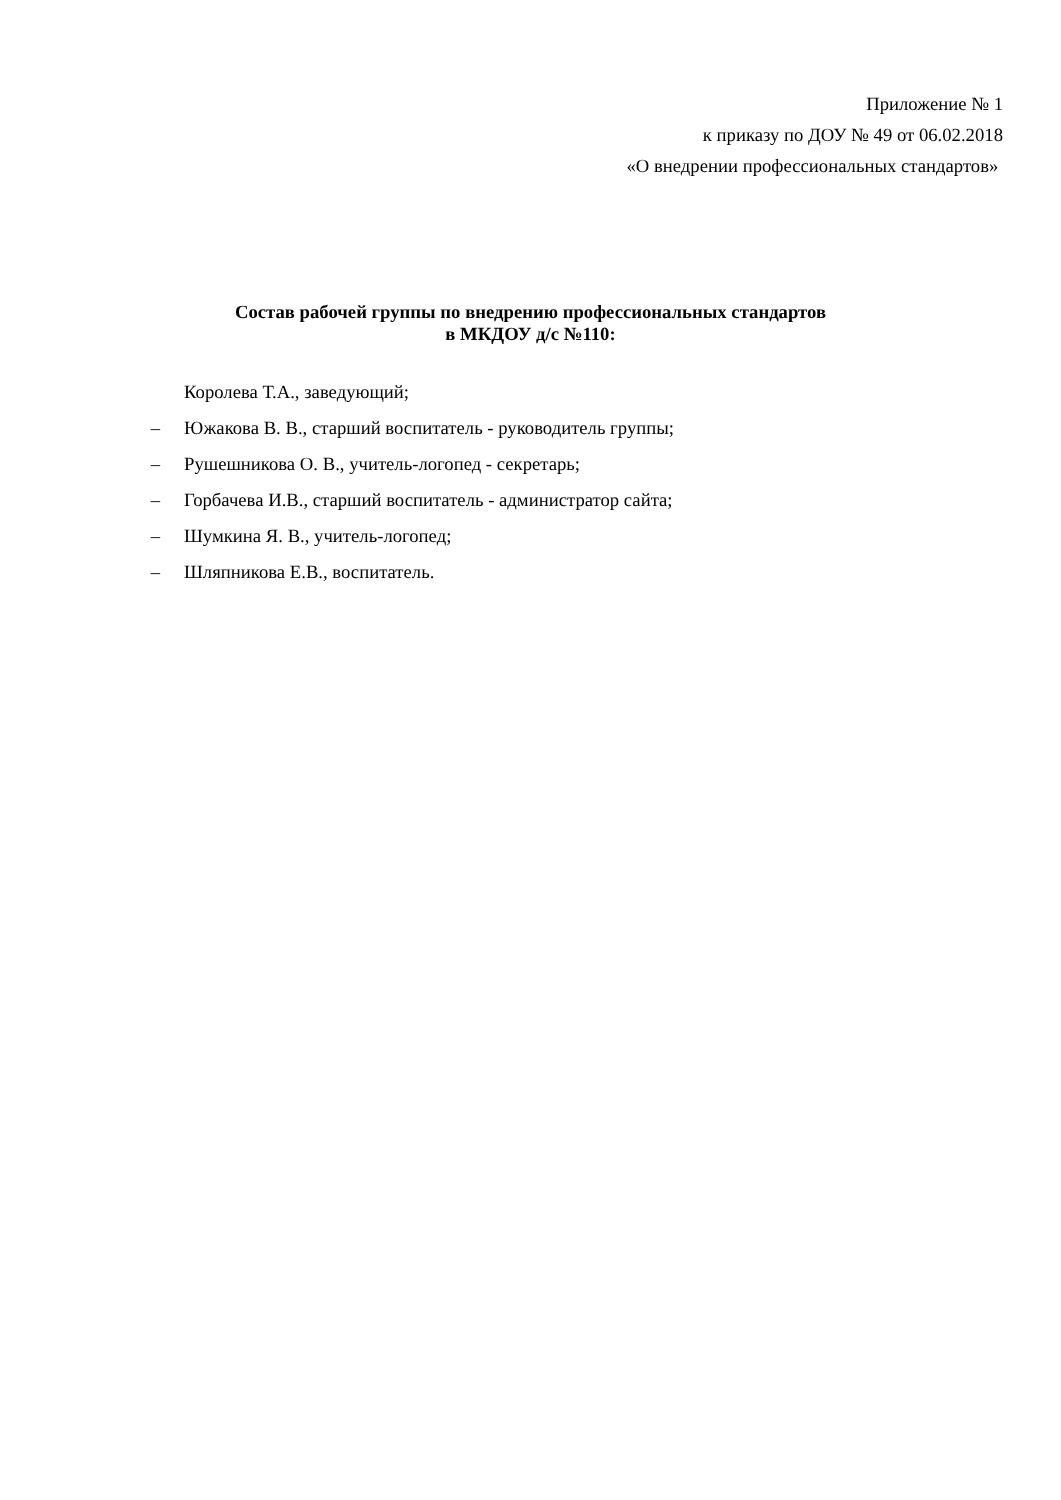Приложение № 1
к приказу по ДОУ № 49 от 06.02.2018
«О внедрении профессиональных стандартов»
Состав рабочей группы по внедрению профессиональных стандартов
в МКДОУ д/с №110:
Королева Т.А., заведующий;
– Южакова В. В., старший воспитатель - руководитель группы;
– Рушешникова О. В., учитель-логопед - секретарь;
– Горбачева И.В., старший воспитатель - администратор сайта;
– Шумкина Я. В., учитель-логопед;
– Шляпникова Е.В., воспитатель.